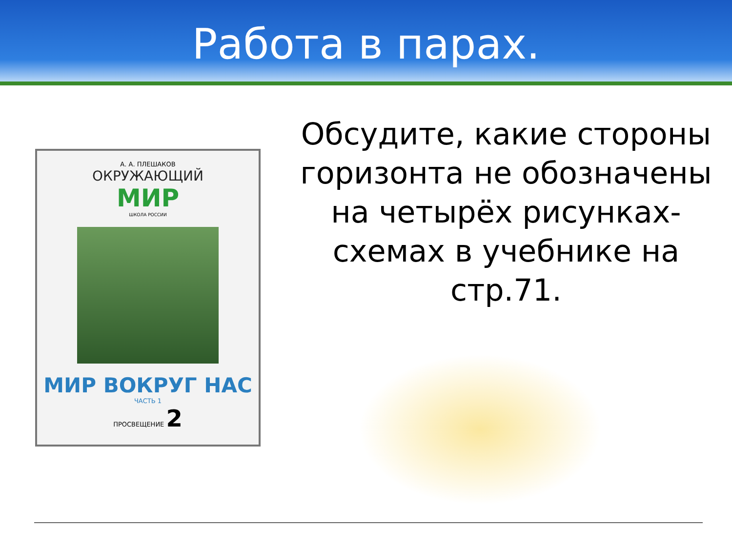Работа в парах.
А. А. ПЛЕШАКОВ
ОКРУЖАЮЩИЙ
МИР
ШКОЛА РОССИИ
МИР ВОКРУГ НАС
ЧАСТЬ 1
ПРОСВЕЩЕНИЕ 2
Обсудите, какие стороны горизонта не обозначены на четырёх рисунках-схемах в учебнике на стр.71.